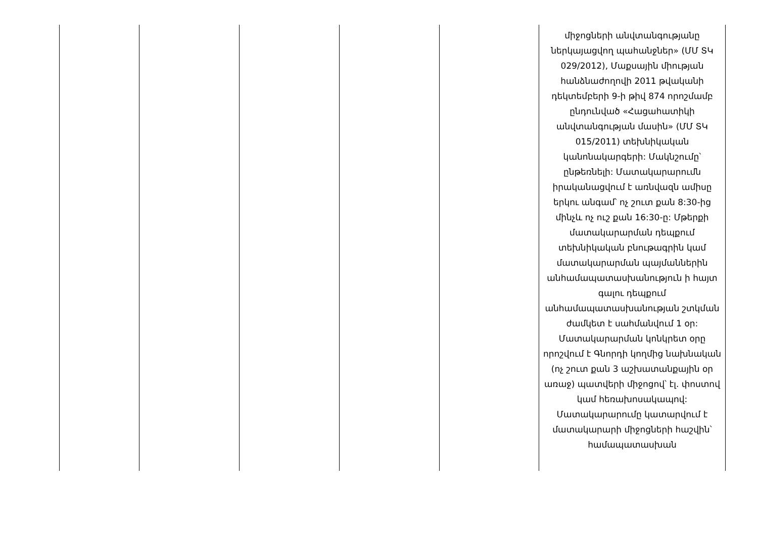| | | | | | միջոցների անվտանգությանը ներկայացվող պահանջներ» (ՄՄ ՏԿ 029/2012), Մաքսային միության հանձնաժողովի 2011 թվականի դեկտեմբերի 9-ի թիվ 874 որոշմամբ ընդունված «Հացահատիկի անվտանգության մասին» (ՄՄ ՏԿ 015/2011) տեխնիկական կանոնակարգերի: Մակնշումը՝ ընթեռնելի: Մատակարարումն իրականացվում է առնվազն ամիսը երկու անգամ՝ ոչ շուտ քան 8:30-ից մինչև ոչ ուշ քան 16:30-ը: Մթերքի մատակարարման դեպքում տեխնիկական բնութագրին կամ մատակարարման պայմաններին անհամապատասխանություն ի հայտ գալու դեպքում անհամապատասխանության շտկման ժամկետ է սահմանվում 1 օր: Մատակարարման կոնկրետ օրը որոշվում է Գնորդի կողմից նախնական (ոչ շուտ քան 3 աշխատանքային օր առաջ) պատվերի միջոցով՝ էլ. փոստով կամ հեռախոսակապով: Մատակարարումը կատարվում է մատակարարի միջոցների հաշվին՝ համապատասխան |